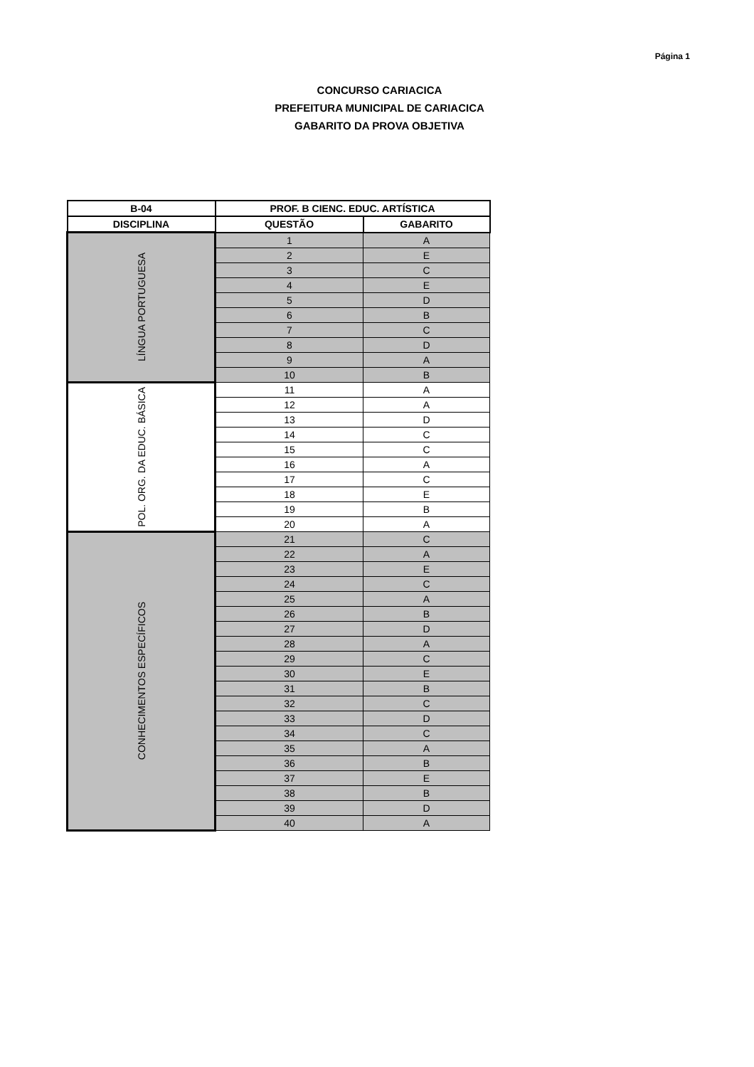Página 1
CONCURSO CARIACICA
PREFEITURA MUNICIPAL DE CARIACICA
GABARITO DA PROVA OBJETIVA
| B-04 | PROF. B CIENC. EDUC. ARTÍSTICA | |
| --- | --- | --- |
| DISCIPLINA | QUESTÃO | GABARITO |
| LÍNGUA PORTUGUESA | 1 | A |
| | 2 | E |
| | 3 | C |
| | 4 | E |
| | 5 | D |
| | 6 | B |
| | 7 | C |
| | 8 | D |
| | 9 | A |
| | 10 | B |
| POL. ORG. DA EDUC. BÁSICA | 11 | A |
| | 12 | A |
| | 13 | D |
| | 14 | C |
| | 15 | C |
| | 16 | A |
| | 17 | C |
| | 18 | E |
| | 19 | B |
| | 20 | A |
| CONHECIMENTOS ESPECÍFICOS | 21 | C |
| | 22 | A |
| | 23 | E |
| | 24 | C |
| | 25 | A |
| | 26 | B |
| | 27 | D |
| | 28 | A |
| | 29 | C |
| | 30 | E |
| | 31 | B |
| | 32 | C |
| | 33 | D |
| | 34 | C |
| | 35 | A |
| | 36 | B |
| | 37 | E |
| | 38 | B |
| | 39 | D |
| | 40 | A |